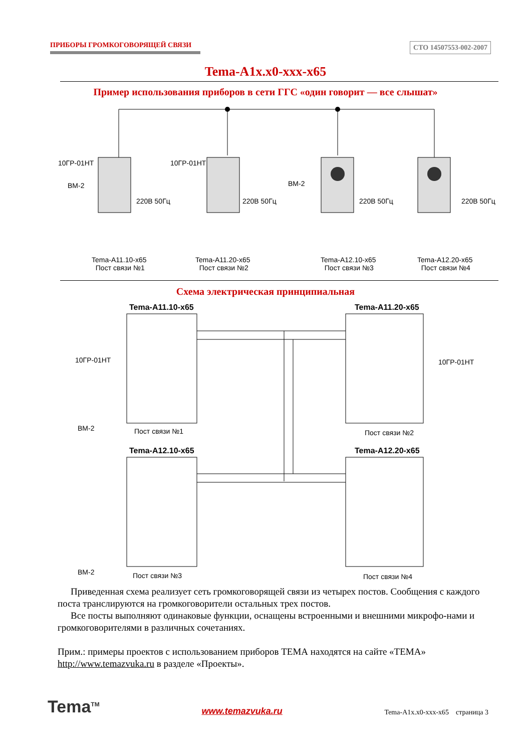ПРИБОРЫ ГРОМКОГОВОРЯЩЕЙ СВЯЗИ СТО 14507553-002-2007
Tema-A1x.x0-xxx-x65
Пример использования приборов в сети ГГС «один говорит — все слышат»
10ГР-01НТ 10ГР-01НТ
BM-2 BM-2
220В 50Гц 220В 50Гц 220В 50Гц 220В 50Гц
Tema-A11.10-x65
Пост связи №1
Tema-A11.20-x65
Пост связи №2
Tema-A12.10-x65
Пост связи №3
Tema-A12.20-x65
Пост связи №4
Схема электрическая принципиальная
Tema-A11.10-x65 Tema-A11.20-x65
Tema-A12.10-x65 Tema-A12.20-x65
10ГР-01НТ 10ГР-01НТ
BM-2
BM-2
Пост связи №1 Пост связи №2
Пост связи №3 Пост связи №4
Приведенная схема реализует сеть громкоговорящей связи из четырех постов. Сообщения с каждого поста транслируются на громкоговорители остальных трех постов.
Все посты выполняют одинаковые функции, оснащены встроенными и внешними микрофо-нами и громкоговорителями в различных сочетаниях.
Прим.: примеры проектов с использованием приборов ТЕМА находятся на сайте «ТЕМА» http://www.temazvuka.ru в разделе «Проекты».
Tema<sup>TM</sup> www.temazvuka.ru Tema-A1x.x0-xxx-x65 страница 3